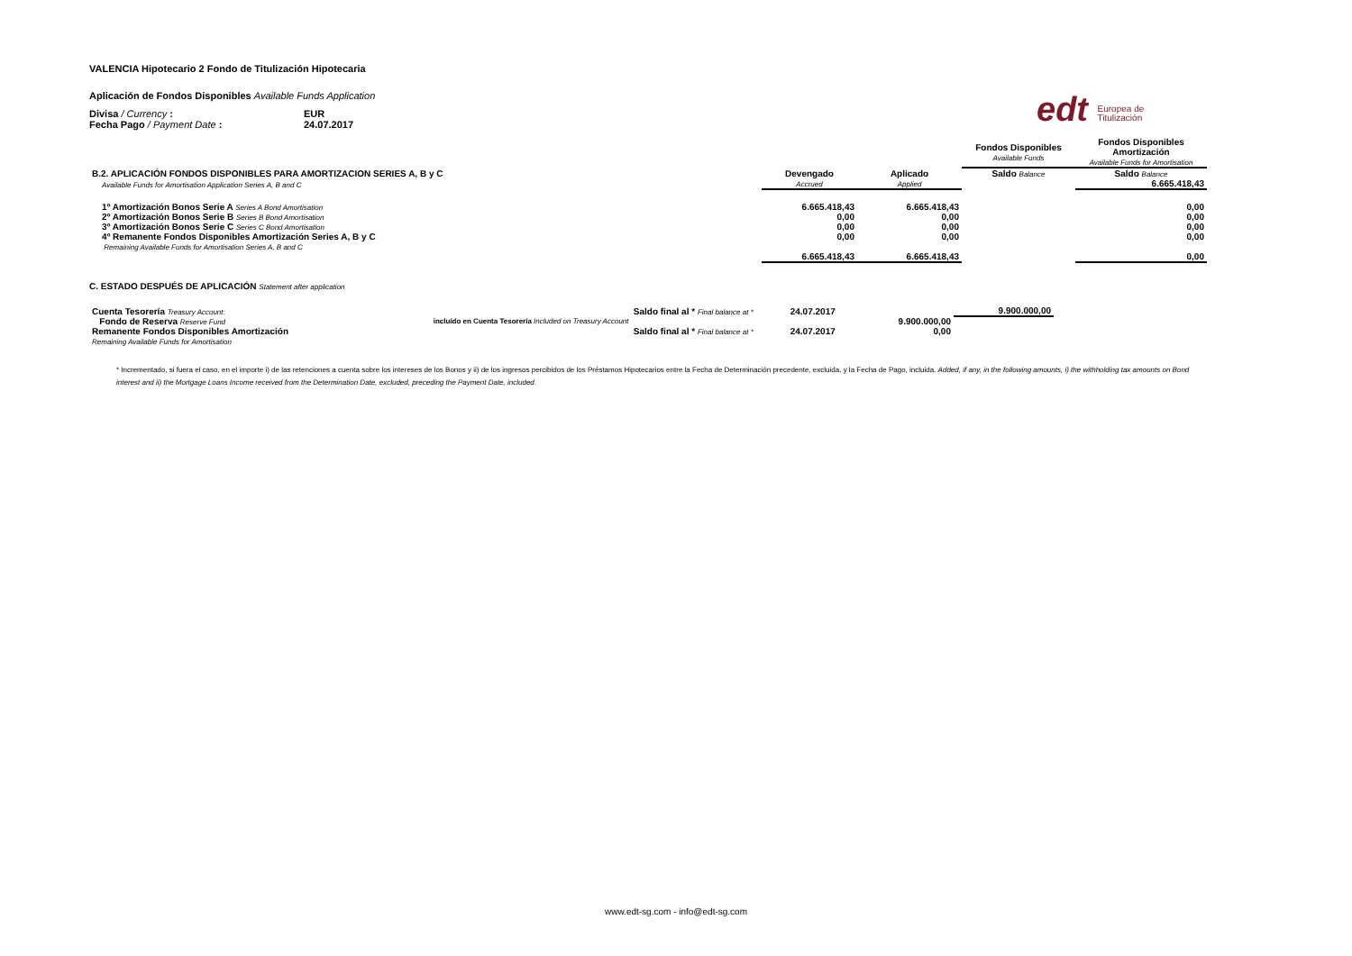edt Europea de
Titulización
VALENCIA Hipotecario 2 Fondo de Titulización Hipotecaria
Aplicación de Fondos Disponibles Available Funds Application
| Divisa / Currency : | EUR |
| Fecha Pago / Payment Date : | 24.07.2017 |
| | | | Fondos Disponibles Available Funds | Fondos Disponibles Amortización Available Funds for Amortisation |
| B.2. APLICACIÓN FONDOS DISPONIBLES PARA AMORTIZACION SERIES A, B y C | Devengado | Aplicado | Saldo Balance | Saldo Balance |
| Available Funds for Amortisation Application Series A, B and C | Accrued | Applied | | 6.665.418,43 |
| 1º Amortización Bonos Serie A Series A Bond Amortisation | 6.665.418,43 | 6.665.418,43 | | 0,00 |
| 2º Amortización Bonos Serie B Series B Bond Amortisation | 0,00 | 0,00 | | 0,00 |
| 3º Amortización Bonos Serie C Series C Bond Amortisation | 0,00 | 0,00 | | 0,00 |
| 4º Remanente Fondos Disponibles Amortización Series A, B y C | 0,00 | 0,00 | | 0,00 |
| Remaining Available Funds for Amortisation Series A, B and C | | | | |
| | 6.665.418,43 | 6.665.418,43 | | 0,00 |
C. ESTADO DESPUÉS DE APLICACIÓN Statement after application
| Cuenta Tesorería Treasury Account: | Saldo final al * Final balance at * | | 24.07.2017 | | 9.900.000,00 |
| Fondo de Reserva Reserve Fund | incluído en Cuenta Tesorería Included on Treasury Account | | | 9.900.000,00 | |
| Remanente Fondos Disponibles Amortización | Saldo final al * Final balance at * | | 24.07.2017 | 0,00 | |
| Remaining Available Funds for Amortisation | | | | | |
* Incrementado, si fuera el caso, en el importe i) de las retenciones a cuenta sobre los intereses de los Bonos y ii) de los ingresos percibidos de los Préstamos Hipotecarios entre la Fecha de Determinación precedente, excluida, y la Fecha de Pago, incluida. Added, if any, in the following amounts, i) the withholding tax amounts on Bond interest and ii) the Mortgage Loans Income received from the Determination Date, excluded, preceding the Payment Date, included.
www.edt-sg.com - info@edt-sg.com